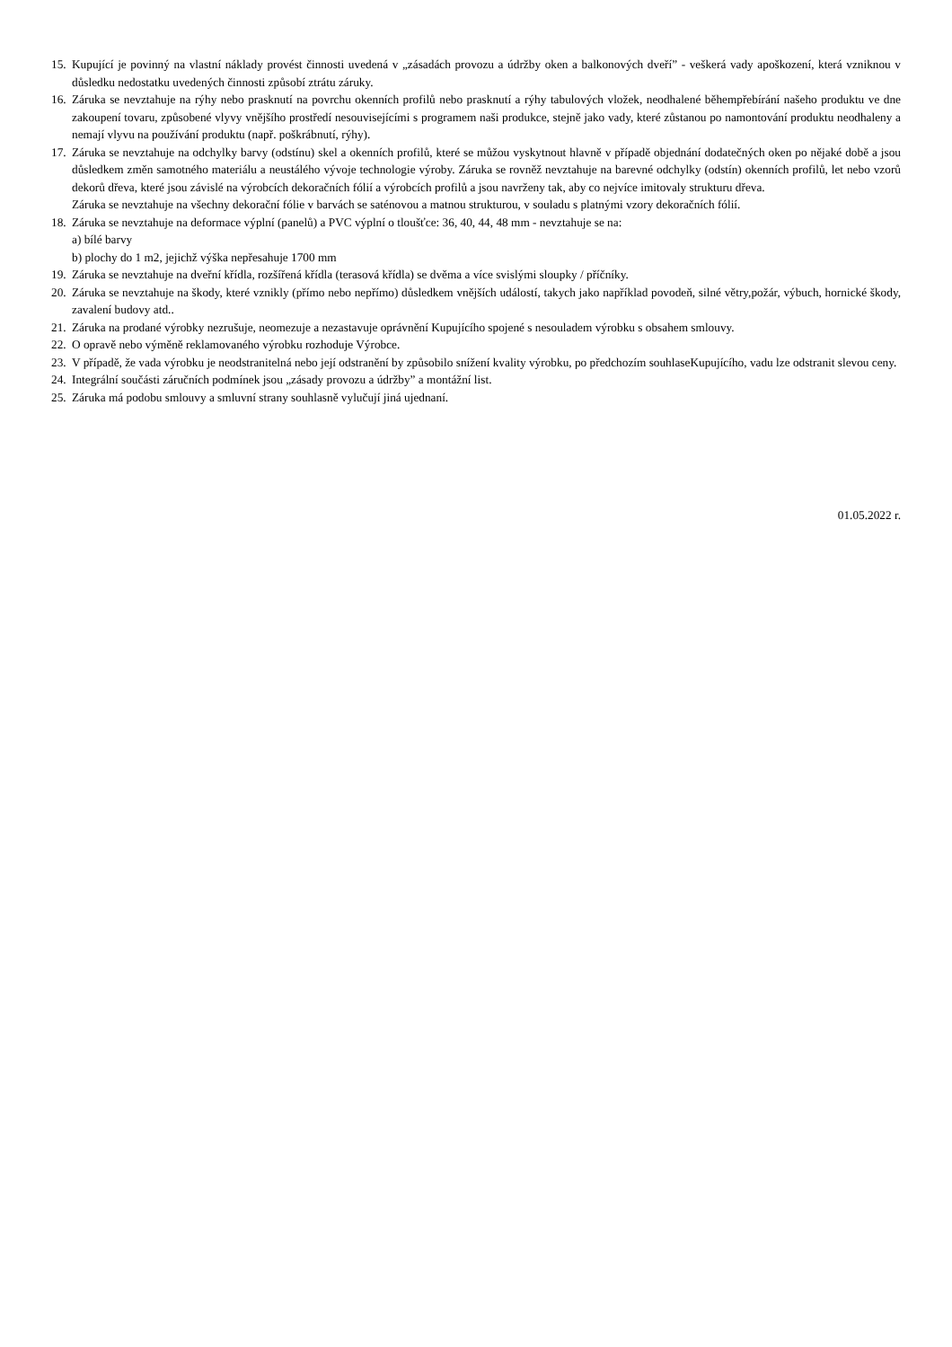15. Kupující je povinný na vlastní náklady provést činnosti uvedená v „zásadách provozu a údržby oken a balkonových dveří” - veškerá vady apoškození, která vzniknou v důsledku nedostatku uvedených činnosti způsobí ztrátu záruky.
16. Záruka se nevztahuje na rýhy nebo prasknutí na povrchu okenních profilů nebo prasknutí a rýhy tabulových vložek, neodhalené běhempřebírání našeho produktu ve dne zakoupení tovaru, způsobené vlyvy vnějšího prostředí nesouvisejícími s programem naši produkce, stejně jako vady, které zůstanou po namontování produktu neodhaleny a nemají vlyvu na používání produktu (např. poškrábnutí, rýhy).
17. Záruka se nevztahuje na odchylky barvy (odstínu) skel a okenních profilů, které se můžou vyskytnout hlavně v případě objednání dodatečných oken po nějaké době a jsou důsledkem změn samotného materiálu a neustálého vývoje technologie výroby. Záruka se rovněž nevztahuje na barevné odchylky (odstín) okenních profilů, let nebo vzorů dekorů dřeva, které jsou závislé na výrobcích dekoračních fólií a výrobcích profilů a jsou navrženy tak, aby co nejvíce imitovaly strukturu dřeva.
Záruka se nevztahuje na všechny dekorační fólie v barvách se saténovou a matnou strukturou, v souladu s platnými vzory dekoračních fólií.
18. Záruka se nevztahuje na deformace výplní (panelů) a PVC výplní o tloušťce: 36, 40, 44, 48 mm - nevztahuje se na:
a) bílé barvy
b) plochy do 1 m2, jejichž výška nepřesahuje 1700 mm
19. Záruka se nevztahuje na dveřní křídla, rozšířená křídla (terasová křídla) se dvěma a více svislými sloupky / příčníky.
20. Záruka se nevztahuje na škody, které vznikly (přímo nebo nepřímo) důsledkem vnějších událostí, takych jako například povodeň, silné větry,požár, výbuch, hornické škody, zavalení budovy atd..
21. Záruka na prodané výrobky nezrušuje, neomezuje a nezastavuje oprávnění Kupujícího spojené s nesouladem výrobku s obsahem smlouvy.
22. O opravě nebo výměně reklamovaného výrobku rozhoduje Výrobce.
23. V případě, že vada výrobku je neodstranitelná nebo její odstranění by způsobilo snížení kvality výrobku, po předchozím souhlaseKupujícího, vadu lze odstranit slevou ceny.
24. Integrální součásti záručních podmínek jsou „zásady provozu a údržby” a montážní list.
25. Záruka má podobu smlouvy a smluvní strany souhlasně vylučují jiná ujednaní.
01.05.2022 r.